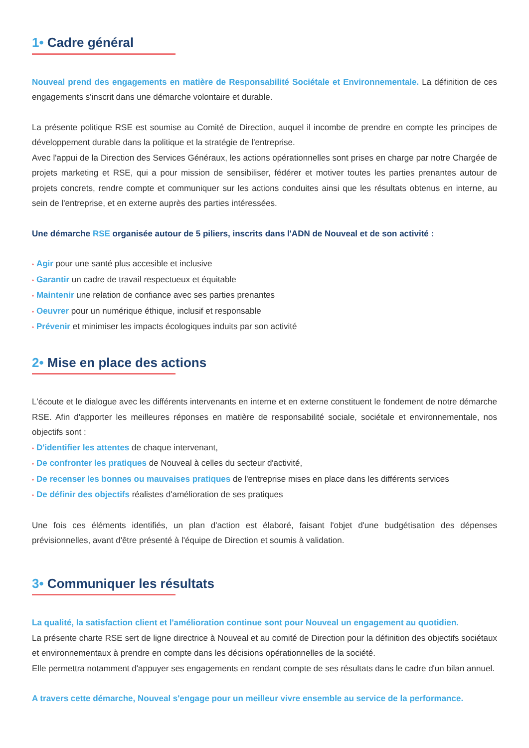1• Cadre général
Nouveal prend des engagements en matière de Responsabilité Sociétale et Environnementale. La définition de ces engagements s'inscrit dans une démarche volontaire et durable.
La présente politique RSE est soumise au Comité de Direction, auquel il incombe de prendre en compte les principes de développement durable dans la politique et la stratégie de l'entreprise.
Avec l'appui de la Direction des Services Généraux, les actions opérationnelles sont prises en charge par notre Chargée de projets marketing et RSE, qui a pour mission de sensibiliser, fédérer et motiver toutes les parties prenantes autour de projets concrets, rendre compte et communiquer sur les actions conduites ainsi que les résultats obtenus en interne, au sein de l'entreprise, et en externe auprès des parties intéressées.
Une démarche RSE organisée autour de 5 piliers, inscrits dans l'ADN de Nouveal et de son activité :
• Agir pour une santé plus accesible et inclusive
• Garantir un cadre de travail respectueux et équitable
• Maintenir une relation de confiance avec ses parties prenantes
• Oeuvrer pour un numérique éthique, inclusif et responsable
• Prévenir et minimiser les impacts écologiques induits par son activité
2• Mise en place des actions
L'écoute et le dialogue avec les différents intervenants en interne et en externe constituent le fondement de notre démarche RSE. Afin d'apporter les meilleures réponses en matière de responsabilité sociale, sociétale et environnementale, nos objectifs sont :
• D'identifier les attentes de chaque intervenant,
• De confronter les pratiques de Nouveal à celles du secteur d'activité,
• De recenser les bonnes ou mauvaises pratiques de l'entreprise mises en place dans les différents services
• De définir des objectifs réalistes d'amélioration de ses pratiques
Une fois ces éléments identifiés, un plan d'action est élaboré, faisant l'objet d'une budgétisation des dépenses prévisionnelles, avant d'être présenté à l'équipe de Direction et soumis à validation.
3• Communiquer les résultats
La qualité, la satisfaction client et l'amélioration continue sont pour Nouveal un engagement au quotidien.
La présente charte RSE sert de ligne directrice à Nouveal et au comité de Direction pour la définition des objectifs sociétaux et environnementaux à prendre en compte dans les décisions opérationnelles de la société.
Elle permettra notamment d'appuyer ses engagements en rendant compte de ses résultats dans le cadre d'un bilan annuel.
A travers cette démarche, Nouveal s'engage pour un meilleur vivre ensemble au service de la performance.